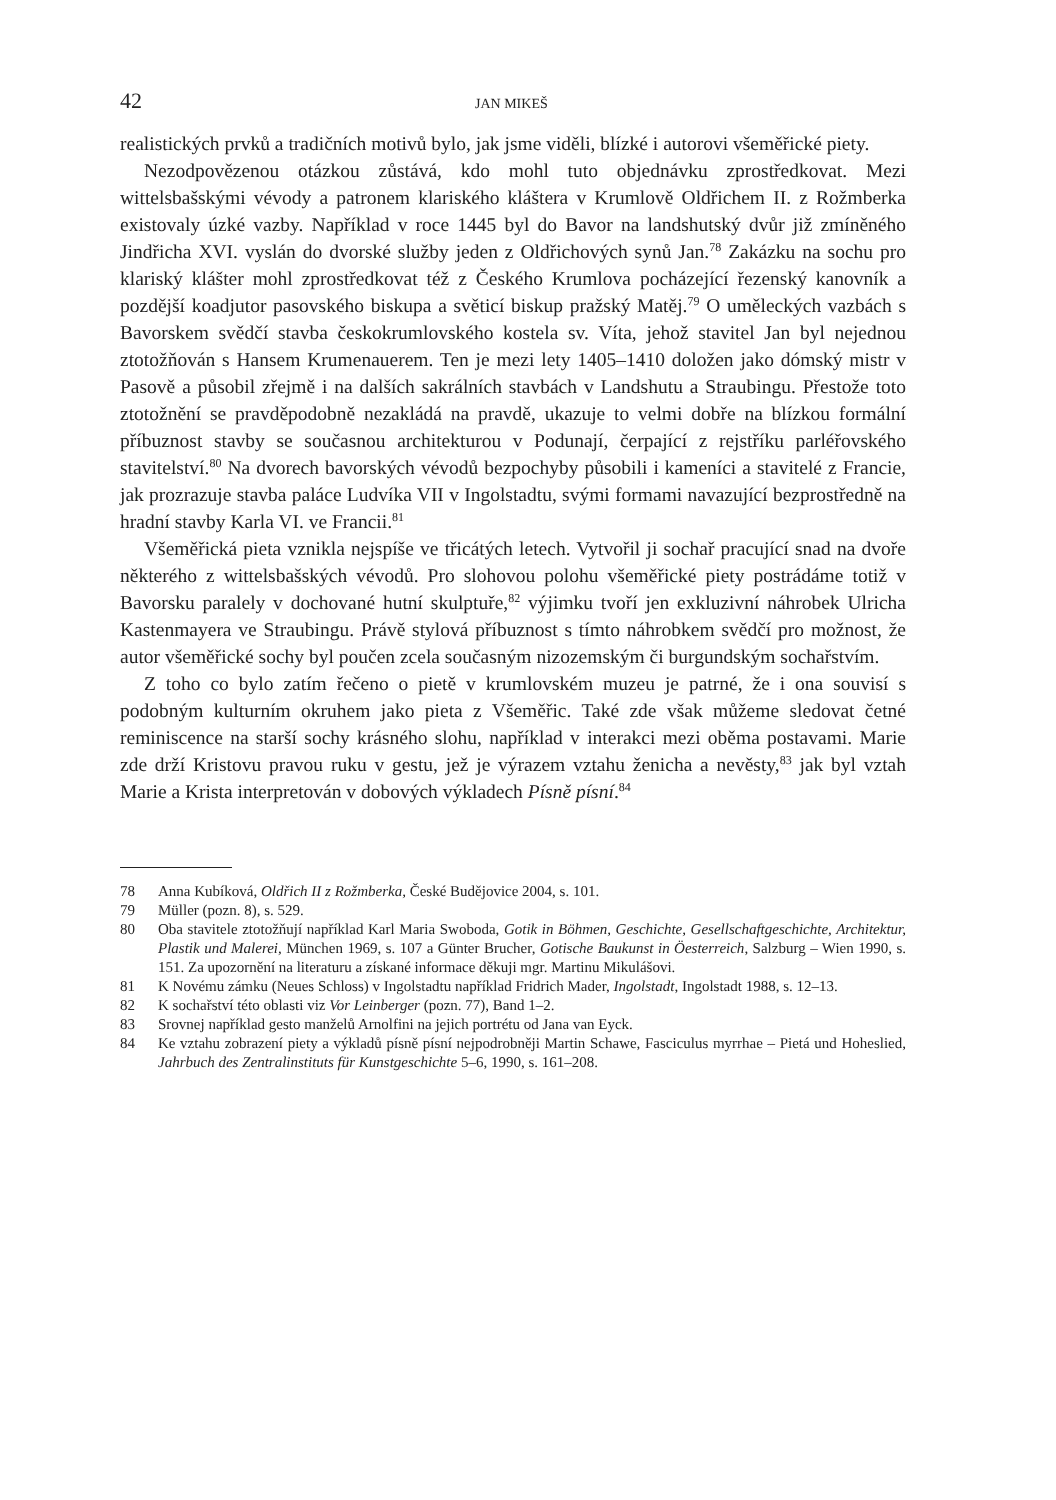42 JAN MIKEŠ
realistických prvků a tradičních motivů bylo, jak jsme viděli, blízké i autorovi všeměřické piety.
Nezodpovězenou otázkou zůstává, kdo mohl tuto objednávku zprostředkovat. Mezi wittelsbašskými vévody a patronem klariského kláštera v Krumlově Oldřichem II. z Rožmberka existovaly úzké vazby. Například v roce 1445 byl do Bavor na landshutský dvůr již zmíněného Jindřicha XVI. vyslán do dvorské služby jeden z Oldřichových synů Jan.<sup>78</sup> Zakázku na sochu pro klariský klášter mohl zprostředkovat též z Českého Krumlova pocházející řezenský kanovník a pozdější koadjutor pasovského biskupa a světicí biskup pražský Matěj.<sup>79</sup> O uměleckých vazbách s Bavorskem svědčí stavba českokrumlovského kostela sv. Víta, jehož stavitel Jan byl nejednou ztotožňován s Hansem Krumenauerem. Ten je mezi lety 1405–1410 doložen jako dómský mistr v Pasově a působil zřejmě i na dalších sakrálních stavbách v Landshutu a Straubingu. Přestože toto ztotožnění se pravděpodobně nezakládá na pravdě, ukazuje to velmi dobře na blízkou formální příbuznost stavby se současnou architekturou v Podunají, čerpající z rejstříku parléřovského stavitelství.<sup>80</sup> Na dvorech bavorských vévodů bezpochyby působili i kameníci a stavitelé z Francie, jak prozrazuje stavba paláce Ludvíka VII v Ingolstadtu, svými formami navazující bezprostředně na hradní stavby Karla VI. ve Francii.<sup>81</sup>
Všeměřická pieta vznikla nejspíše ve třicátých letech. Vytvořil ji sochař pracující snad na dvoře některého z wittelsbašských vévodů. Pro slohovou polohu všeměřické piety postrádáme totiž v Bavorsku paralely v dochované hutní skulptuře,<sup>82</sup> výjimku tvoří jen exkluzivní náhrobek Ulricha Kastenmayera ve Straubingu. Právě stylová příbuznost s tímto náhrobkem svědčí pro možnost, že autor všeměřické sochy byl poučen zcela současným nizozemským či burgundským sochařstvím.
Z toho co bylo zatím řečeno o pietě v krumlovském muzeu je patrné, že i ona souvisí s podobným kulturním okruhem jako pieta z Všeměřic. Také zde však můžeme sledovat četné reminiscence na starší sochy krásného slohu, například v interakci mezi oběma postavami. Marie zde drží Kristovu pravou ruku v gestu, jež je výrazem vztahu ženicha a nevěsty,<sup>83</sup> jak byl vztah Marie a Krista interpretován v dobových výkladech Písně písní.<sup>84</sup>
78 Anna Kubíková, Oldřich II z Rožmberka, České Budějovice 2004, s. 101.
79 Müller (pozn. 8), s. 529.
80 Oba stavitele ztotožňují například Karl Maria Swoboda, Gotik in Böhmen, Geschichte, Gesellschaftgeschichte, Architektur, Plastik und Malerei, München 1969, s. 107 a Günter Brucher, Gotische Baukunst in Öesterreich, Salzburg – Wien 1990, s. 151. Za upozornění na literaturu a získané informace děkuji mgr. Martinu Mikulášovi.
81 K Novému zámku (Neues Schloss) v Ingolstadtu například Fridrich Mader, Ingolstadt, Ingolstadt 1988, s. 12–13.
82 K sochařství této oblasti viz Vor Leinberger (pozn. 77), Band 1–2.
83 Srovnej například gesto manželů Arnolfini na jejich portrétu od Jana van Eyck.
84 Ke vztahu zobrazení piety a výkladů písně písní nejpodrobněji Martin Schawe, Fasciculus myrrhae – Pietá und Hoheslied, Jahrbuch des Zentralinstituts für Kunstgeschichte 5–6, 1990, s. 161–208.